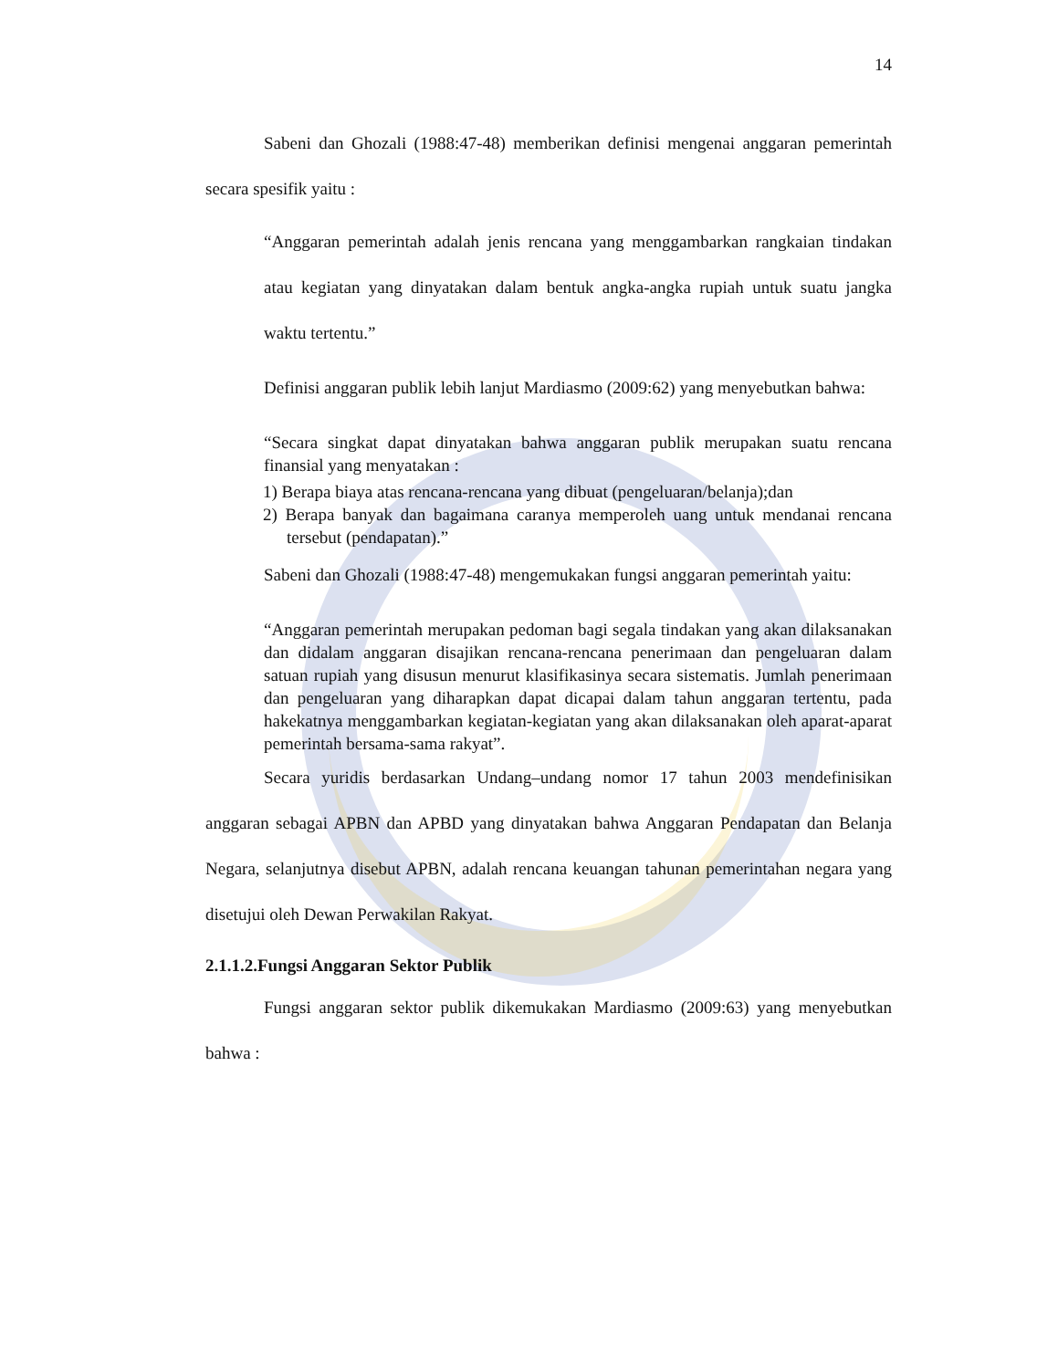14
Sabeni dan Ghozali (1988:47-48) memberikan definisi mengenai anggaran pemerintah secara spesifik yaitu :
“Anggaran pemerintah adalah jenis rencana yang menggambarkan rangkaian tindakan atau kegiatan yang dinyatakan dalam bentuk angka-angka rupiah untuk suatu jangka waktu tertentu.”
Definisi anggaran publik lebih lanjut Mardiasmo (2009:62) yang menyebutkan bahwa:
“Secara singkat dapat dinyatakan bahwa anggaran publik merupakan suatu rencana finansial yang menyatakan :
1) Berapa biaya atas rencana-rencana yang dibuat (pengeluaran/belanja);dan
2) Berapa banyak dan bagaimana caranya memperoleh uang untuk mendanai rencana tersebut (pendapatan).”
Sabeni dan Ghozali (1988:47-48) mengemukakan fungsi anggaran pemerintah yaitu:
“Anggaran pemerintah merupakan pedoman bagi segala tindakan yang akan dilaksanakan dan didalam anggaran disajikan rencana-rencana penerimaan dan pengeluaran dalam satuan rupiah yang disusun menurut klasifikasinya secara sistematis. Jumlah penerimaan dan pengeluaran yang diharapkan dapat dicapai dalam tahun anggaran tertentu, pada hakekatnya menggambarkan kegiatan-kegiatan yang akan dilaksanakan oleh aparat-aparat pemerintah bersama-sama rakyat”.
Secara yuridis berdasarkan Undang–undang nomor 17 tahun 2003 mendefinisikan anggaran sebagai APBN dan APBD yang dinyatakan bahwa Anggaran Pendapatan dan Belanja Negara, selanjutnya disebut APBN, adalah rencana keuangan tahunan pemerintahan negara yang disetujui oleh Dewan Perwakilan Rakyat.
2.1.1.2.Fungsi Anggaran Sektor Publik
Fungsi anggaran sektor publik dikemukakan Mardiasmo (2009:63) yang menyebutkan bahwa :